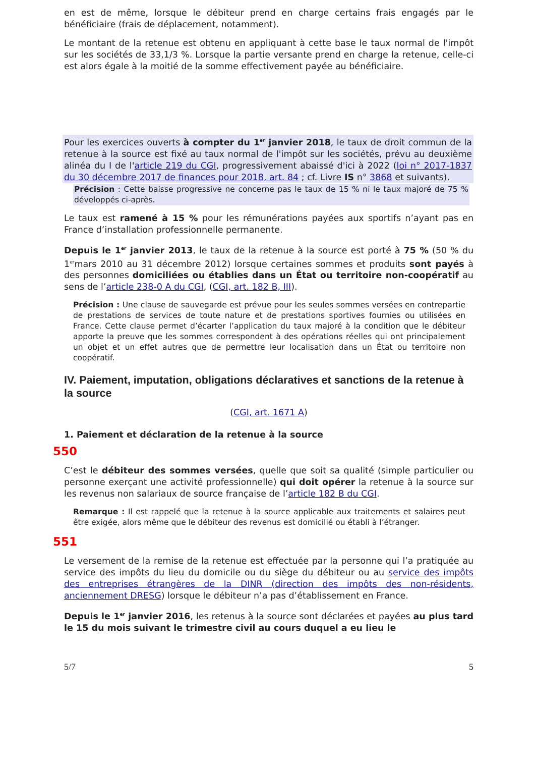en est de même, lorsque le débiteur prend en charge certains frais engagés par le bénéficiaire (frais de déplacement, notamment).
Le montant de la retenue est obtenu en appliquant à cette base le taux normal de l'impôt sur les sociétés de 33,1/3 %. Lorsque la partie versante prend en charge la retenue, celle-ci est alors égale à la moitié de la somme effectivement payée au bénéficiaire.
Pour les exercices ouverts à compter du 1<sup>er</sup> janvier 2018, le taux de droit commun de la retenue à la source est fixé au taux normal de l'impôt sur les sociétés, prévu au deuxième alinéa du I de l'article 219 du CGI, progressivement abaissé d'ici à 2022 (loi n° 2017-1837 du 30 décembre 2017 de finances pour 2018, art. 84 ; cf. Livre IS n° 3868 et suivants).
Précision : Cette baisse progressive ne concerne pas le taux de 15 % ni le taux majoré de 75 % développés ci-après.
Le taux est ramené à 15 % pour les rémunérations payées aux sportifs n’ayant pas en France d’installation professionnelle permanente.
Depuis le 1<sup>er</sup> janvier 2013, le taux de la retenue à la source est porté à 75 % (50 % du 1<sup>er</sup>mars 2010 au 31 décembre 2012) lorsque certaines sommes et produits sont payés à des personnes domiciliées ou établies dans un État ou territoire non-coopératif au sens de l’article 238-0 A du CGI, (CGI, art. 182 B, III).
Précision : Une clause de sauvegarde est prévue pour les seules sommes versées en contrepartie de prestations de services de toute nature et de prestations sportives fournies ou utilisées en France. Cette clause permet d’écarter l’application du taux majoré à la condition que le débiteur apporte la preuve que les sommes correspondent à des opérations réelles qui ont principalement un objet et un effet autres que de permettre leur localisation dans un État ou territoire non coopératif.
IV. Paiement, imputation, obligations déclaratives et sanctions de la retenue à la source
(CGI, art. 1671 A)
1. Paiement et déclaration de la retenue à la source
550
C’est le débiteur des sommes versées, quelle que soit sa qualité (simple particulier ou personne exerçant une activité professionnelle) qui doit opérer la retenue à la source sur les revenus non salariaux de source française de l’article 182 B du CGI.
Remarque : Il est rappelé que la retenue à la source applicable aux traitements et salaires peut être exigée, alors même que le débiteur des revenus est domicilié ou établi à l’étranger.
551
Le versement de la remise de la retenue est effectuée par la personne qui l’a pratiquée au service des impôts du lieu du domicile ou du siège du débiteur ou au service des impôts des entreprises étrangères de la DINR (direction des impôts des non-résidents, anciennement DRESG) lorsque le débiteur n’a pas d’établissement en France.
Depuis le 1<sup>er</sup> janvier 2016, les retenus à la source sont déclarées et payées au plus tard le 15 du mois suivant le trimestre civil au cours duquel a eu lieu le
5/7 5